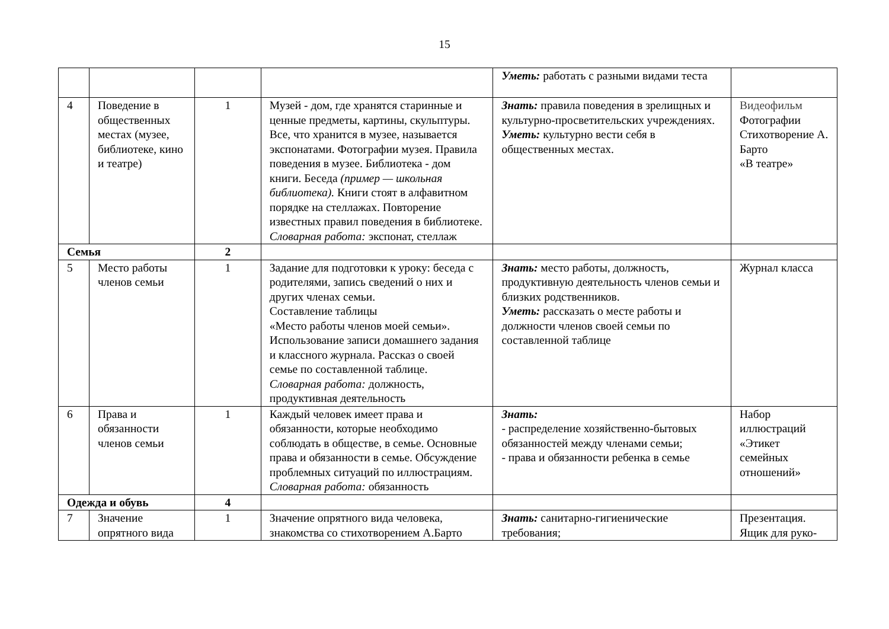15
| | | | | Уметь: работать с разными видами теста | |
| 4 | Поведение в общественных местах (музее, библиотеке, кино и театре) | 1 | Музей - дом, где хранятся старинные и ценные предметы, картины, скульптуры. Все, что хранится в музее, называется экспонатами. Фотографии музея. Правила поведения в музее. Библиотека - дом книги. Беседа (пример — школьная библиотека). Книги стоят в алфавитном порядке на стеллажах. Повторение известных правил поведения в библиотеке. Словарная работа: экспонат, стеллаж | Знать: правила поведения в зрелищных и культурно-просветительских учреждениях. Уметь: культурно вести себя в общественных местах. | Видеофильм Фотографии Стихотворение А. Барто «В театре» |
| Семья | | 2 | | | |
| 5 | Место работы членов семьи | 1 | Задание для подготовки к уроку: беседа с родителями, запись сведений о них и других членах семьи. Составление таблицы «Место работы членов моей семьи». Использование записи домашнего задания и классного журнала. Рассказ о своей семье по составленной таблице. Словарная работа: должность, продуктивная деятельность | Знать: место работы, должность, продуктивную деятельность членов семьи и близких родственников. Уметь: рассказать о месте работы и должности членов своей семьи по составленной таблице | Журнал класса |
| 6 | Права и обязанности членов семьи | 1 | Каждый человек имеет права и обязанности, которые необходимо соблюдать в обществе, в семье. Основные права и обязанности в семье. Обсуждение проблемных ситуаций по иллюстрациям. Словарная работа: обязанность | Знать: - распределение хозяйственно-бытовых обязанностей между членами семьи; - права и обязанности ребенка в семье | Набор иллюстраций «Этикет семейных отношений» |
| Одежда и обувь | | 4 | | | |
| 7 | Значение опрятного вида | 1 | Значение опрятного вида человека, знакомства со стихотворением А.Барто | Знать: санитарно-гигиенические требования; | Презентация. Ящик для руко- |